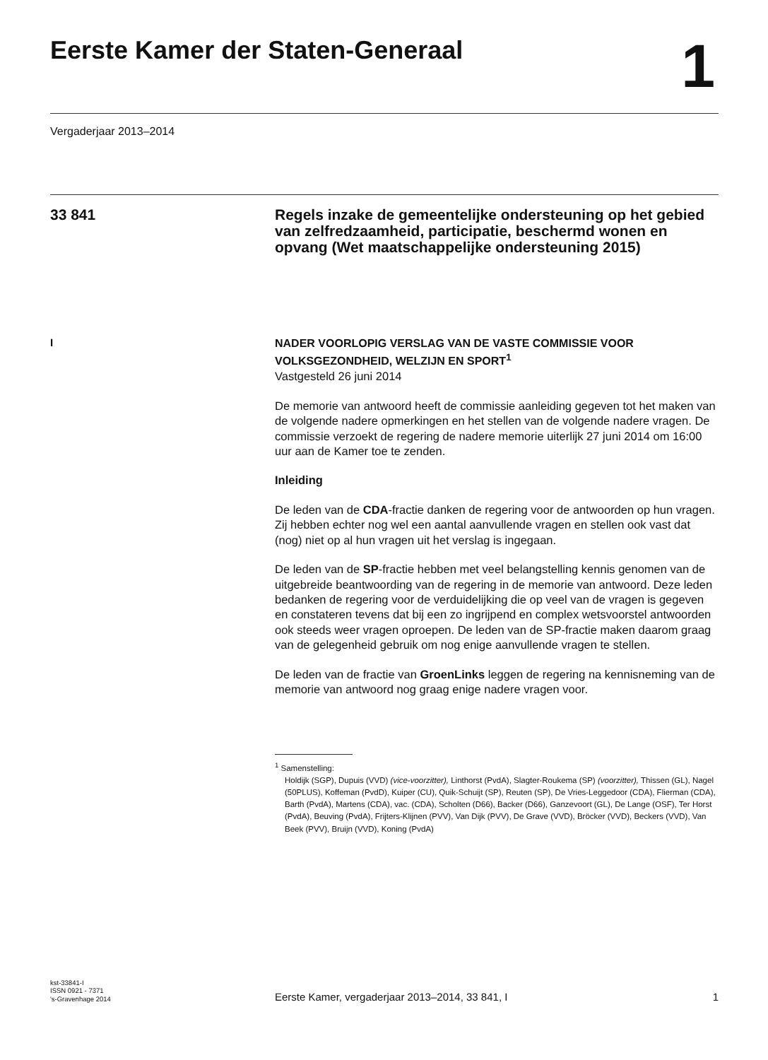Eerste Kamer der Staten-Generaal
1
Vergaderjaar 2013–2014
33 841
Regels inzake de gemeentelijke ondersteuning op het gebied van zelfredzaamheid, participatie, beschermd wonen en opvang (Wet maatschappelijke ondersteuning 2015)
I
NADER VOORLOPIG VERSLAG VAN DE VASTE COMMISSIE VOOR VOLKSGEZONDHEID, WELZIJN EN SPORT<sup>1</sup>
Vastgesteld 26 juni 2014
De memorie van antwoord heeft de commissie aanleiding gegeven tot het maken van de volgende nadere opmerkingen en het stellen van de volgende nadere vragen. De commissie verzoekt de regering de nadere memorie uiterlijk 27 juni 2014 om 16:00 uur aan de Kamer toe te zenden.
Inleiding
De leden van de CDA-fractie danken de regering voor de antwoorden op hun vragen. Zij hebben echter nog wel een aantal aanvullende vragen en stellen ook vast dat (nog) niet op al hun vragen uit het verslag is ingegaan.
De leden van de SP-fractie hebben met veel belangstelling kennis genomen van de uitgebreide beantwoording van de regering in de memorie van antwoord. Deze leden bedanken de regering voor de verduidelijking die op veel van de vragen is gegeven en constateren tevens dat bij een zo ingrijpend en complex wetsvoorstel antwoorden ook steeds weer vragen oproepen. De leden van de SP-fractie maken daarom graag van de gelegenheid gebruik om nog enige aanvullende vragen te stellen.
De leden van de fractie van GroenLinks leggen de regering na kennisneming van de memorie van antwoord nog graag enige nadere vragen voor.
<sup>1</sup> Samenstelling:
Holdijk (SGP), Dupuis (VVD) (vice-voorzitter), Linthorst (PvdA), Slagter-Roukema (SP) (voorzitter), Thissen (GL), Nagel (50PLUS), Koffeman (PvdD), Kuiper (CU), Quik-Schuijt (SP), Reuten (SP), De Vries-Leggedoor (CDA), Flierman (CDA), Barth (PvdA), Martens (CDA), vac. (CDA), Scholten (D66), Backer (D66), Ganzevoort (GL), De Lange (OSF), Ter Horst (PvdA), Beuving (PvdA), Frijters-Klijnen (PVV), Van Dijk (PVV), De Grave (VVD), Bröcker (VVD), Beckers (VVD), Van Beek (PVV), Bruijn (VVD), Koning (PvdA)
kst-33841-I
ISSN 0921 - 7371
's-Gravenhage 2014
Eerste Kamer, vergaderjaar 2013–2014, 33 841, I
1